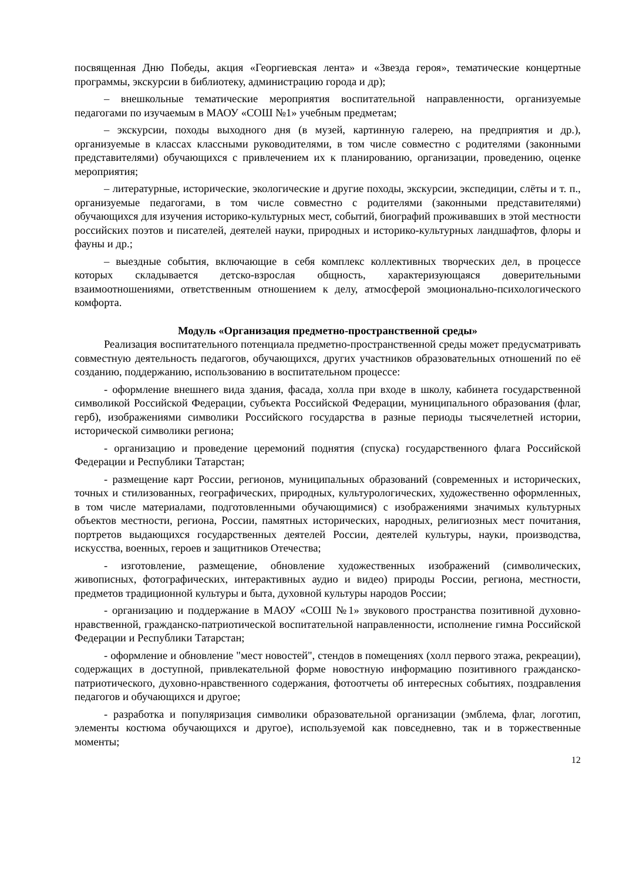посвященная Дню Победы, акция «Георгиевская лента» и «Звезда героя», тематические концертные программы, экскурсии в библиотеку, администрацию города и др);
– внешкольные тематические мероприятия воспитательной направленности, организуемые педагогами по изучаемым в МАОУ «СОШ №1» учебным предметам;
– экскурсии, походы выходного дня (в музей, картинную галерею, на предприятия и др.), организуемые в классах классными руководителями, в том числе совместно с родителями (законными представителями) обучающихся с привлечением их к планированию, организации, проведению, оценке мероприятия;
– литературные, исторические, экологические и другие походы, экскурсии, экспедиции, слёты и т. п., организуемые педагогами, в том числе совместно с родителями (законными представителями) обучающихся для изучения историко-культурных мест, событий, биографий проживавших в этой местности российских поэтов и писателей, деятелей науки, природных и историко-культурных ландшафтов, флоры и фауны и др.;
– выездные события, включающие в себя комплекс коллективных творческих дел, в процессе которых складывается детско-взрослая общность, характеризующаяся доверительными взаимоотношениями, ответственным отношением к делу, атмосферой эмоционально-психологического комфорта.
Модуль «Организация предметно-пространственной среды»
Реализация воспитательного потенциала предметно-пространственной среды может предусматривать совместную деятельность педагогов, обучающихся, других участников образовательных отношений по её созданию, поддержанию, использованию в воспитательном процессе:
- оформление внешнего вида здания, фасада, холла при входе в школу, кабинета государственной символикой Российской Федерации, субъекта Российской Федерации, муниципального образования (флаг, герб), изображениями символики Российского государства в разные периоды тысячелетней истории, исторической символики региона;
- организацию и проведение церемоний поднятия (спуска) государственного флага Российской Федерации и Республики Татарстан;
- размещение карт России, регионов, муниципальных образований (современных и исторических, точных и стилизованных, географических, природных, культурологических, художественно оформленных, в том числе материалами, подготовленными обучающимися) с изображениями значимых культурных объектов местности, региона, России, памятных исторических, народных, религиозных мест почитания, портретов выдающихся государственных деятелей России, деятелей культуры, науки, производства, искусства, военных, героев и защитников Отечества;
- изготовление, размещение, обновление художественных изображений (символических, живописных, фотографических, интерактивных аудио и видео) природы России, региона, местности, предметов традиционной культуры и быта, духовной культуры народов России;
- организацию и поддержание в МАОУ «СОШ №1» звукового пространства позитивной духовно-нравственной, гражданско-патриотической воспитательной направленности, исполнение гимна Российской Федерации и Республики Татарстан;
- оформление и обновление "мест новостей", стендов в помещениях (холл первого этажа, рекреации), содержащих в доступной, привлекательной форме новостную информацию позитивного гражданско-патриотического, духовно-нравственного содержания, фотоотчеты об интересных событиях, поздравления педагогов и обучающихся и другое;
- разработка и популяризация символики образовательной организации (эмблема, флаг, логотип, элементы костюма обучающихся и другое), используемой как повседневно, так и в торжественные моменты;
12